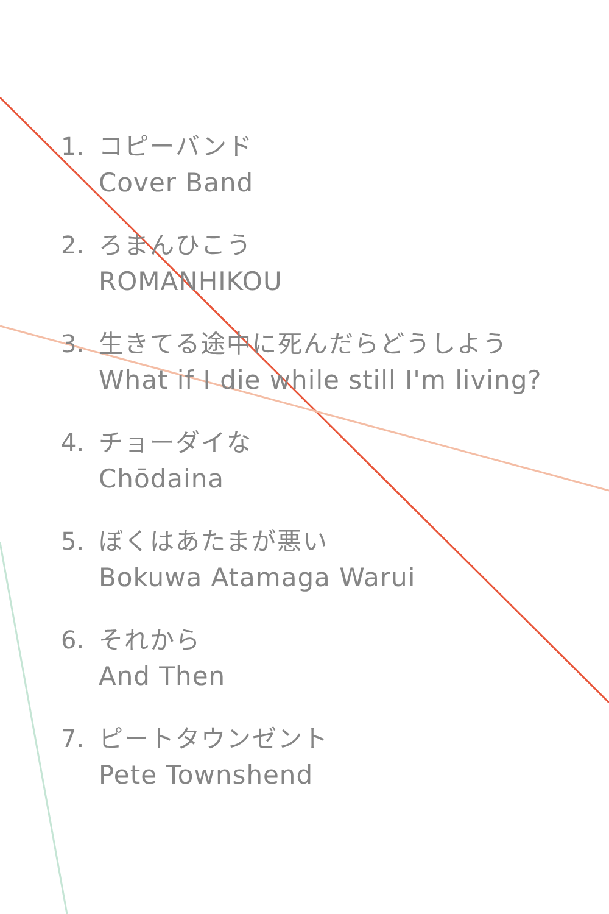1. コピーバンド
Cover Band
2. ろまんひこう
ROMANHIKOU
3. 生きてる途中に死んだらどうしよう
What if I die while still I'm living?
4. チョーダイな
Chōdaina
5. ぼくはあたまが悪い
Bokuwa Atamaga Warui
6. それから
And Then
7. ピートタウンゼント
Pete Townshend